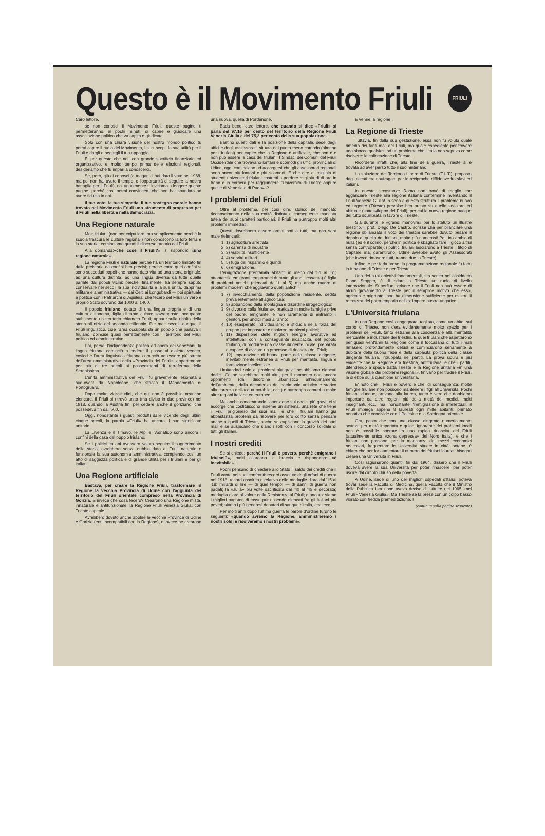Questo è il Movimento Friuli FRIULI
Caro lettore,
se non conosci il Movimento Friuli, queste pagine ti permetteranno, in pochi minuti, di capire e giudicare una associazione politica che va capita e giudicata.
Solo con una chiara visione del nostro mondo politico tu potrai capire il ruolo del Movimento, i suoi scopi, la sua utilità per il Friuli e dargli o negargli il tuo appoggio.
E' per questo che noi, con grande sacrificio finanziario ed organizzativo, e molto tempo prima delle elezioni regionali, desideriamo che tu impari a conoscerci.
Se, però, già ci conosci (e magari ci hai dato il voto nel 1968, ma poi non hai avuto il tempo, o l'opportunità di seguire la nostra battaglia per il Friuli), noi ugualmente ti invitiamo a leggere queste pagine, perché così potrai convincerti che non hai sbagliato ad avere fiducia in noi.
Il tuo voto, la tua simpatia, il tuo sostegno morale hanno trovato nel Movimento Friuli uno strumento di progresso per il Friuli nella libertà e nella democrazia.
Una Regione naturale
Molti friulani (non per colpa loro, ma semplicemente perché la scuola trascura le culture regionali) non conoscono la loro terra e la sua storia: cominciamo quindi il discorso proprio dal Friuli.
Alla domanda:«che cosè il Friuli?», si risponde: «una regione naturale».
La regione Friuli è naturale perché ha un territorio limitato fin dalla preistoria da confini ben precisi; perché entro quei confini si sono succeduti popoli che hanno dato vita ad una storia originale, ad una cultura distinta, ad una lingua diversa da tutte quelle parlate dai popoli vicini; perché, finalmente, ha sempre saputo conservare nei secoli la sua individualità e la sua unità, dapprima militare e amministrativa — dai Celti ai Longobardi — poi spirituale e politica con i Patriarchi di Aquileia, che fecero del Friuli un vero e proprio Stato sovrano dal 1000 al 1400.
Il popolo friulano, dotato di una lingua propria e di una cultura autonoma, figlia di tante culture sovrapposte, occupante stabilmente un territorio chiamato Friuli, appare sulla ribalta della storia all'inizio del secondo millennio. Per molti secoli, dunque, il Friuli linguistico, cioè l'area occupata da un popolo che parlava il friulano, coincise quasi perfettamente con il territorio del Friuli politico ed amministrativo.
Poi, persa, l'indipendenza politica ad opera dei veneziani, la lingua friulana cominciò a cedere il passo al dialetto veneto, cosicché l'area linguistica friulana cominciò ad essere più stretta dell'area amministrativa della «Provincia del Friuli», appartenente per più di tre secoli ai possedimenti di terraferma della Serenissima.
L'unità amministrativa del Friuli fu gravemente lesionata a sud-ovest da Napoleone, che staccò il Mandamento di Portogruaro.
Dopo molte vicissitudini, che qui non è possibile neanche elencare, il Friuli si ritrovò unito (ma diviso in due province) nel 1918, quando la Austria finì per cedere anche il goriziano, che possedeva fin dal '500.
Oggi, nonostante i guasti prodotti dalle vicende degli ultimi cinque secoli, la parola «Friuli» ha ancora il suo significato unitario.
La Livenza e il Timavo, le Alpi e l'Adriatico sono ancora i confini della casa del popolo friulano.
Se i politici italiani avessero voluto seguire il suggerimento della storia, avrebbero senza dubbio dato al Friuli naturale e funzionale la sua autonomia amministrativa, compiendo così un atto di saggezza politica e di grande utilità per i friulani e per gli italiani.
Una Regione artificiale
Bastava, per creare la Regione Friuli, trasformare in Regione la vecchia Provincia di Udine con l'aggiunta del territorio del Friuli orientale compreso nella Provincia di Gorizia. E invece che cosa fecero? Crearono una Regione mista, innaturale e antifunzionale, la Regione Friuli Venezia Giulia, con Trieste capitale.
Avrebbero dovuto anche abolire le vecchie Province di Udine e Gorizia (enti incompatibili con la Regione), e invece ne crearono una nuova, quella di Pordenone.
Bada bene, caro lettore, che quando si dice «Friuli» si parla del 97,16 per cento del territorio della Regione Friuli Venezia Giulia e del 75,2 per cento della sua popolazione.
Bastino questi dati e la posizione della capitale, sede degli uffici e degli assessorati, situata nel punto meno comodo (almeno per i friulani) per capire che la Regione è artificiale, che non è e non può essere la casa dei friulani. I Sindaci dei Comuni del Friuli Occidentale che trovavano lontani e scomodi gli uffici provinciali di Udine, oggi cominciano ad accorgersi che gli assessorati regionali sono ancor più lontani e più scomodi. E che dire di migliaia di studenti universitari friulani costretti a perdere migliaia di di ore in treno o in corriera per raggiungere l'Università di Trieste oppure quelle di Venezia e di Padova?
I problemi del Friuli
Oltre al problema, per così dire, storico del mancato riconoscimento della sua entità distinta e conseguente mancata tutela dei suoi caratteri particolari, il Friuli ha purtroppo molti altri problemi immediati.
Questi dovrebbero essere ormai noti a tutti, ma non sarà male rielencarli:
1. 1) agricoltura arretrata
2. 2) carenza di industrie
3. 3) viabilità insufficiente
4. 4) servitù militari
5. 5) fuga del risparmio e quindi
6. 6) emigrazione.
L'emigrazione (trentamila abitanti in meno dal '51 al '61; ottantamila emigranti temporanei durante gli anni sessanta) è figlia di problemi antichi (elencati dall'1 al 5) ma anche madre di problemi moderni che aggravano quelli antichi:
1. 7) invecchiamento della popolazione residente, dedita prevalentemente all'agricoltura;
2. 8) abbandono della montagna e disordine idrogeologico;
3. 9) divorzio «alla friulana», praticato in molte famiglie prive del padre, emigrante, e non raramente di entrambi i genitori, per undici mesi all'anno;
4. 10) esasperato individualismo e sfiducia nella forza del gruppo per impostare e risolvere problemi politici;
5. 11) dispersione delle migliori energie lavorative ed intellettuali con la conseguente incapacità, del popolo friulano, di produrre una classe dirigente locale, preparata e capace di avviare un processo di rinascita del Friuli;
6. 12) importazione di buona parte della classe dirigente, inevitabilmente estranea al Friuli per mentalità, lingua e formazione intellettuale.
Limitandoci solo ai problemi più gravi, ne abbiamo elencati dodici. Ce ne sarebbero molti altri, per il momento non ancora opprimenti (dal disordine urbanistico all'inquinamento dell'ambiente, dalla decadenza del patrimonio artistico e storico alla carenza dell'acqua potabile, ecc.) e purtroppo comuni a molte altre regioni italiane ed europee.
Ma anche concentrando l'attenzione sui dodici più gravi, ci si accorge che costituiscono insieme un sistema, una rete che tiene il Friuli prigioniero dei suoi mali, e che i friulani hanno già abbastanza problemi da risolvere per loro conto senza pensare anche a quelli di Trieste, anche se capiscono la gravità dei suoi mali e se auspicano che siano risolti con il concorso solidale di tutti gli italiani.
I nostri crediti
Se si chiede: perchè il Friuli è povero, perchè emigrano i friulani?», molti allargano le braccia e rispondono: «è inevitabile».
Pochi pensano di chiedere allo Stato il saldo dei crediti che il Friuli vanta nei suoi confronti: record assoluto degli orfani di guerra nel 1918; record assoluto e relativo delle medaglie d'oro dal '15 al '18; miliardi di lire — di quel tempo! — di danni di guerra non pagati; la «Julia» più volte sacrificata dal '40 al '45 e decorata; medaglia d'oro al valore della Resistenza al Friuli; e ancora: siamo i migliori pagatori di tasse pur essendo elencati fra gli italiani più poveri; siamo i più generosi donatori di sangue d'Italia, ecc. ecc.
Per molti anni dopo l'ultima guerra le parole d'ordine furono le seguenti: «quando avremo la Regione, amministreremo i nostri soldi e risolveremo i nostri problemi».
E venne la regione.
La Regione di Trieste
Tuttavia, fin dalla sua gestazione, essa non fu voluta quale rimedio dei tanti mali del Friuli, ma quale espediente per trovare uno sbocco qualsiasi ad un problema che l'Italia non sapeva come risolvere: la collocazione di Trieste.
Ricorderai infatti che, alla fine della guerra, Trieste si è trovata ad aver perso tutto il suo hinterland.
La soluzione del Territorio Libero di Trieste (T.L.T.), proposta dagli alleati era naufragata per le reciproche diffidenze fra slavi ed italiani.
In queste circostanze Roma non trovò di meglio che agganciare Trieste alla regione italiana contermine inventando il Friuli-Venezia Giulia! In seno a questa struttura il problema nuovo ed urgente (Trieste) prevalse ben presto su quello secolare ed abituale (sottosviluppo del Friuli), per cui la nuova regione nacque del tutto squilibrata in favore di Trieste.
Già durante le «grandi manovre» per lo statuto un illustre triestino, il prof. Diego De Castro, scrisse che per bilanciare una regione sbilanciata il voto dei triestini sarebbe dovuto pesare il doppio di quello dei friulani, molto più numerosi! Poi, in cambio di nulla (ed è il colmo, perchè in politica è sbagliato fare il gioco altrui senza contropartite), i politici friulani lasciarono a Trieste il titolo di Capitale ma, garantirono, Udine avrebbe avuto gli Assessorati (che invece rimasero tutti, tranne due, a Trieste).
Infine, e per farla breve, la programmazione regionale fu fatta in funzione di Trieste e per Trieste.
Uno dei suoi obiettivi fondamentali, sta scritto nel cosiddetto Piano Stopper, è di ridare a Trieste un ruolo di livello internazionale. Superfluo scrivere che il Friuli non può essere di alcun giovamento a Trieste per il semplice motivo che esso, agricolo e migrante, non ha dimensione sufficiente per essere il retroterra del porto-emporio dell'ex Impero austro-ungarico.
L'Università friulana
In una Regione così congegnata, tagliata, come un abito, sul corpo di Trieste, non c'era evidentemente molto spazio per i problemi del Friuli, tanto estranei alla coscienza e alla mentalità mercantile e industriale dei triestini. E quei friulani che aspettarono per quasi vent'anni la Regione come il toccasana di tutti i mali rimasero profondamente delusi e cominciarono seriamente a dubitare della buona fede e della capacità politica della classe dirigente friulana, intruppata nei partiti. La prova sicura e più evidente che la Regione era triestina, antifriulana, e che i partiti, difendendo a spada tratta Trieste e la Regione unitaria «in una visione globale dei problemi regionali», finivano per tradire il Friuli, la si ebbe sulla questione universitaria.
E' noto che il Friuli è povero e che, di conseguenza, molte famiglie friulane non possono mantenere i figli all'Università. Pochi friulani, dunque, arrivano alla laurea, tanto è vero che dobbiamo importare da altre regioni più della metà dei medici, molti insegnanti, ecc.; ma, nonostante l'immigrazione di intellettuali, il Friuli impiega appena 8 laureati ogni mille abitanti: primato negativo che condivide con il Polesine e la Sardegna orientale.
Ora, posto che con una classe dirigente numericamente scarsa, per metà importata e quindi ignorante dei problemi locali non è possibile sperare in una rapida rinascita del Friuli (attualmente unica «zona depressa» del Nord Italia), e che i friulani non possono, per la mancanza dei mezzi economici necessari, frequentare le Università situate in città lontane, è chiaro che per far aumentare il numero dei friulani laureati bisogna creare una Università in Friuli.
Così ragionarono quanti, fin dal 1964, dissero che il Friuli doveva avere la sua Università per poter rinascere, per poter uscire dal circolo chiuso della povertà.
A Udine, sede di uno dei migliori ospedali d'Italia, poteva trovar sede la Facoltà di Medicina, quella Facoltà che il Ministro della Pubblica Istruzione aveva deciso di istituire nel 1965 «nel Friuli - Venezia Giulia». Ma Trieste se la prese con un colpo basso vibrato con fredda premeditazione. I
(continua sulla pagina seguente)